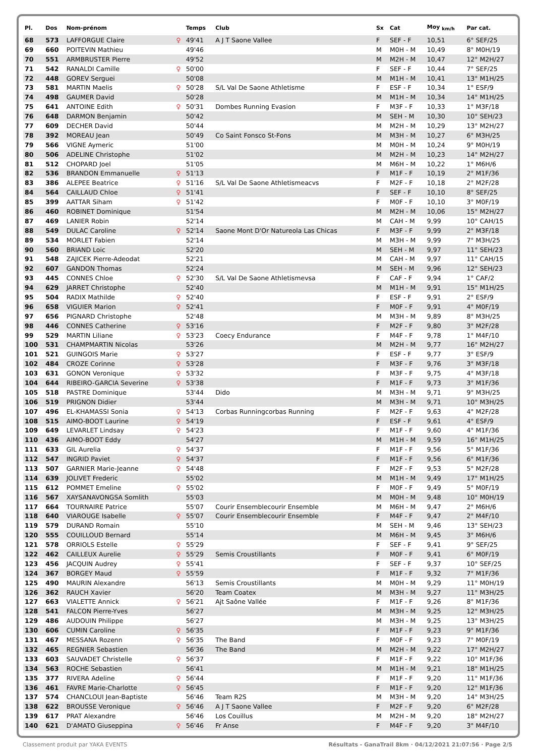| Pl. | Dos | Nom-prénom | | Temps | Club | Sx | Cat | Moy <sub>km/h</sub> | Par cat. |
| --- | --- | --- | --- | --- | --- | --- | --- | --- | --- |
| 68 | 573 | LAFFORGUE Claire | ♀ | 49'41 | A J T Saone Vallee | F | SEF - F | 10,51 | 6° SEF/25 |
| 69 | 660 | POITEVIN Mathieu | | 49'46 | | M | M0H - M | 10,49 | 8° M0H/19 |
| 70 | 551 | ARMBRUSTER Pierre | | 49'52 | | M | M2H - M | 10,47 | 12° M2H/27 |
| 71 | 542 | RANALDI Camille | ♀ | 50'00 | | F | SEF - F | 10,44 | 7° SEF/25 |
| 72 | 448 | GOREV Serguei | | 50'08 | | M | M1H - M | 10,41 | 13° M1H/25 |
| 73 | 581 | MARTIN Maelis | ♀ | 50'28 | S/L Val De Saone Athletisme | F | ESF - F | 10,34 | 1° ESF/9 |
| 74 | 498 | GAUMER David | | 50'28 | | M | M1H - M | 10,34 | 14° M1H/25 |
| 75 | 641 | ANTOINE Edith | ♀ | 50'31 | Dombes Running Evasion | F | M3F - F | 10,33 | 1° M3F/18 |
| 76 | 648 | DARMON Benjamin | | 50'42 | | M | SEH - M | 10,30 | 10° SEH/23 |
| 77 | 609 | DECHER David | | 50'44 | | M | M2H - M | 10,29 | 13° M2H/27 |
| 78 | 392 | MOREAU Jean | | 50'49 | Co Saint Fonsco St-Fons | M | M3H - M | 10,27 | 6° M3H/25 |
| 79 | 566 | VIGNE Aymeric | | 51'00 | | M | M0H - M | 10,24 | 9° M0H/19 |
| 80 | 506 | ADELINE Christophe | | 51'02 | | M | M2H - M | 10,23 | 14° M2H/27 |
| 81 | 512 | CHOPARD Joel | | 51'05 | | M | M6H - M | 10,22 | 1° M6H/6 |
| 82 | 536 | BRANDON Emmanuelle | ♀ | 51'13 | | F | M1F - F | 10,19 | 2° M1F/36 |
| 83 | 386 | ALEPEE Beatrice | ♀ | 51'16 | S/L Val De Saone Athletismeacvs | F | M2F - F | 10,18 | 2° M2F/28 |
| 84 | 564 | CAILLAUD Chloe | ♀ | 51'41 | | F | SEF - F | 10,10 | 8° SEF/25 |
| 85 | 399 | AATTAR Siham | ♀ | 51'42 | | F | M0F - F | 10,10 | 3° M0F/19 |
| 86 | 460 | ROBINET Dominique | | 51'54 | | M | M2H - M | 10,06 | 15° M2H/27 |
| 87 | 469 | LANIER Robin | | 52'14 | | M | CAH - M | 9,99 | 10° CAH/15 |
| 88 | 549 | DULAC Caroline | ♀ | 52'14 | Saone Mont D'Or Natureola Las Chicas | F | M3F - F | 9,99 | 2° M3F/18 |
| 89 | 534 | MORLET Fabien | | 52'14 | | M | M3H - M | 9,99 | 7° M3H/25 |
| 90 | 560 | BRIAND Loic | | 52'20 | | M | SEH - M | 9,97 | 11° SEH/23 |
| 91 | 548 | ZAJICEK Pierre-Adeodat | | 52'21 | | M | CAH - M | 9,97 | 11° CAH/15 |
| 92 | 607 | GANDON Thomas | | 52'24 | | M | SEH - M | 9,96 | 12° SEH/23 |
| 93 | 445 | CONNES Chloe | ♀ | 52'30 | S/L Val De Saone Athletismevsa | F | CAF - F | 9,94 | 1° CAF/2 |
| 94 | 629 | JARRET Christophe | | 52'40 | | M | M1H - M | 9,91 | 15° M1H/25 |
| 95 | 504 | RADIX Mathilde | ♀ | 52'40 | | F | ESF - F | 9,91 | 2° ESF/9 |
| 96 | 658 | VIGUIER Marion | ♀ | 52'41 | | F | M0F - F | 9,91 | 4° M0F/19 |
| 97 | 656 | PIGNARD Christophe | | 52'48 | | M | M3H - M | 9,89 | 8° M3H/25 |
| 98 | 446 | CONNES Catherine | ♀ | 53'16 | | F | M2F - F | 9,80 | 3° M2F/28 |
| 99 | 529 | MARTIN Liliane | ♀ | 53'23 | Coecy Endurance | F | M4F - F | 9,78 | 1° M4F/10 |
| 100 | 531 | CHAMPMARTIN Nicolas | | 53'26 | | M | M2H - M | 9,77 | 16° M2H/27 |
| 101 | 521 | GUINGOIS Marie | ♀ | 53'27 | | F | ESF - F | 9,77 | 3° ESF/9 |
| 102 | 484 | CROZE Corinne | ♀ | 53'28 | | F | M3F - F | 9,76 | 3° M3F/18 |
| 103 | 631 | GONON Veronique | ♀ | 53'32 | | F | M3F - F | 9,75 | 4° M3F/18 |
| 104 | 644 | RIBEIRO-GARCIA Severine | ♀ | 53'38 | | F | M1F - F | 9,73 | 3° M1F/36 |
| 105 | 518 | PASTRE Dominique | | 53'44 | Dido | M | M3H - M | 9,71 | 9° M3H/25 |
| 106 | 519 | PRIGNON Didier | | 53'44 | | M | M3H - M | 9,71 | 10° M3H/25 |
| 107 | 496 | EL-KHAMASSI Sonia | ♀ | 54'13 | Corbas Runningcorbas Running | F | M2F - F | 9,63 | 4° M2F/28 |
| 108 | 515 | AIMO-BOOT Laurine | ♀ | 54'19 | | F | ESF - F | 9,61 | 4° ESF/9 |
| 109 | 649 | LEVARLET Lindsay | ♀ | 54'23 | | F | M1F - F | 9,60 | 4° M1F/36 |
| 110 | 436 | AIMO-BOOT Eddy | | 54'27 | | M | M1H - M | 9,59 | 16° M1H/25 |
| 111 | 633 | GIL Aurelia | ♀ | 54'37 | | F | M1F - F | 9,56 | 5° M1F/36 |
| 112 | 547 | INGRID Paviet | ♀ | 54'37 | | F | M1F - F | 9,56 | 6° M1F/36 |
| 113 | 507 | GARNIER Marie-Jeanne | ♀ | 54'48 | | F | M2F - F | 9,53 | 5° M2F/28 |
| 114 | 639 | JOLIVET Frederic | | 55'02 | | M | M1H - M | 9,49 | 17° M1H/25 |
| 115 | 612 | POMMET Emeline | ♀ | 55'02 | | F | M0F - F | 9,49 | 5° M0F/19 |
| 116 | 567 | XAYSANAVONGSA Somlith | | 55'03 | | M | M0H - M | 9,48 | 10° M0H/19 |
| 117 | 664 | TOURNAIRE Patrice | | 55'07 | Courir Ensemblecourir Ensemble | M | M6H - M | 9,47 | 2° M6H/6 |
| 118 | 640 | VIAROUGE Isabelle | ♀ | 55'07 | Courir Ensemblecourir Ensemble | F | M4F - F | 9,47 | 2° M4F/10 |
| 119 | 579 | DURAND Romain | | 55'10 | | M | SEH - M | 9,46 | 13° SEH/23 |
| 120 | 555 | COUILLOUD Bernard | | 55'14 | | M | M6H - M | 9,45 | 3° M6H/6 |
| 121 | 578 | ORRIOLS Estelle | ♀ | 55'29 | | F | SEF - F | 9,41 | 9° SEF/25 |
| 122 | 462 | CAILLEUX Aurelie | ♀ | 55'29 | Semis Croustillants | F | M0F - F | 9,41 | 6° M0F/19 |
| 123 | 456 | JACQUIN Audrey | ♀ | 55'41 | | F | SEF - F | 9,37 | 10° SEF/25 |
| 124 | 367 | BORGEY Maud | ♀ | 55'59 | | F | M1F - F | 9,32 | 7° M1F/36 |
| 125 | 490 | MAURIN Alexandre | | 56'13 | Semis Croustillants | M | M0H - M | 9,29 | 11° M0H/19 |
| 126 | 362 | RAUCH Xavier | | 56'20 | Team Coatex | M | M3H - M | 9,27 | 11° M3H/25 |
| 127 | 663 | VIALETTE Annick | ♀ | 56'21 | Ajt Saône Vallée | F | M1F - F | 9,26 | 8° M1F/36 |
| 128 | 541 | FALCON Pierre-Yves | | 56'27 | | M | M3H - M | 9,25 | 12° M3H/25 |
| 129 | 486 | AUDOUIN Philippe | | 56'27 | | M | M3H - M | 9,25 | 13° M3H/25 |
| 130 | 606 | CUMIN Caroline | ♀ | 56'35 | | F | M1F - F | 9,23 | 9° M1F/36 |
| 131 | 467 | MESSANA Rozenn | ♀ | 56'35 | The Band | F | M0F - F | 9,23 | 7° M0F/19 |
| 132 | 465 | REGNIER Sebastien | | 56'36 | The Band | M | M2H - M | 9,22 | 17° M2H/27 |
| 133 | 603 | SAUVADET Christelle | ♀ | 56'37 | | F | M1F - F | 9,22 | 10° M1F/36 |
| 134 | 563 | ROCHE Sebastien | | 56'41 | | M | M1H - M | 9,21 | 18° M1H/25 |
| 135 | 377 | RIVERA Adeline | ♀ | 56'44 | | F | M1F - F | 9,20 | 11° M1F/36 |
| 136 | 461 | FAVRE Marie-Charlotte | ♀ | 56'45 | | F | M1F - F | 9,20 | 12° M1F/36 |
| 137 | 574 | CHANCLOUI Jean-Baptiste | | 56'46 | Team R2S | M | M3H - M | 9,20 | 14° M3H/25 |
| 138 | 622 | BROUSSE Veronique | ♀ | 56'46 | A J T Saone Vallee | F | M2F - F | 9,20 | 6° M2F/28 |
| 139 | 617 | PRAT Alexandre | | 56'46 | Los Couillus | M | M2H - M | 9,20 | 18° M2H/27 |
| 140 | 621 | D'AMATO Giuseppina | ♀ | 56'46 | Fr Anse | F | M4F - F | 9,20 | 3° M4F/10 |
Classement produit par YAKA EVENTS Résultats - GanaTrail 8km · 04/12/2021 21:07:56 · Page 2/5